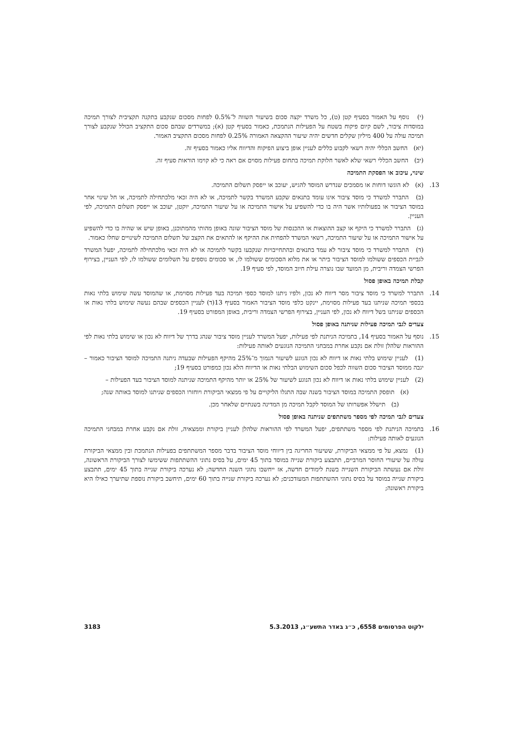(י) נוסף על האמור בסעיף קטן (ט), כל משרד יקצה סכום בשיעור השווה ל־0.5% לפחות מסכום שנקבע בתקנה תקציבית לצורך תמיכה במוסדות ציבור, לשם קיום פיקוח בשטח על הפעילות הנתמכת, כאמור בסעיף קטן (א); במשרדים שבהם סכום התקציב הכולל שנקבע לצורך תמיכה עולה על 400 מיליון שקלים חדשים יהיה שיעור ההקצאה האמורה 0.25% לפחות מסכום התקציב האמור.
(יא) החשב הכללי יהיה רשאי לקבוע כללים לעניין אופן ביצוע הפיקוח והדיווח אליו כאמור בסעיף זה.
(יב) החשב הכללי רשאי שלא לאשר חלוקת תמיכה בתחום פעילות מסוים אם ראה כי לא קוימו הוראות סעיף זה.
שינוי, עיכוב או הפסקת התמיכה
13. (א) לא הוגשו דוחות או מסמכים שנדרש המוסד להגיש, יעוכב או ייפסק תשלום התמיכה.
(ב) התברר למשרד כי מוסד ציבור אינו עומד בתנאים שקבע המשרד בקשר לתמיכה, או לא היה זכאי מלכתחילה לתמיכה, או חל שינוי אחר במוסד הציבור או בפעולותיו אשר היה בו כדי להשפיע על אישור התמיכה או על שיעור התמיכה, יוקטן, יעוכב או ייפסק תשלום התמיכה, לפי העניין.
(ג) התברר למשרד כי היקף או קצב ההוצאות או ההכנסות של מוסד הציבור שונה באופן מהותי מהמתוכנן, באופן שיש או שהיה בו כדי להשפיע על אישור התמיכה או על שיעור התמיכה, רשאי המשרד להפחית את ההיקף או להתאים את הקצב של תשלום התמיכה לשינויים שחלו כאמור.
(ד) התברר למשרד כי מוסד ציבור לא עמד בתנאים ובהתחייבויות שנקבעו בקשר לתמיכה או לא היה זכאי מלכתחילה לתמיכה, יפעל המשרד לגביית הכספים ששולמו למוסד הציבור ביתר או את מלוא הסכומים ששולמו לו, או סכומים נוספים על תשלומים ששולמו לו, לפי העניין, בצירוף הפרשי הצמדה וריבית, מן המועד שבו נוצרה עילת חיוב המוסד, לפי סעיף 19.
קבלת תמיכה באופן פסול
14. התברר למשרד כי מוסד ציבור מסר דיווח לא נכון, ולפיו ניתנו למוסד כספי תמיכה בעד פעילות מסוימת, או שהמוסד עשה שימוש בלתי נאות בכספי תמיכה שניתנו בעד פעילות מסוימת, יינקט כלפי מוסד הציבור האמור בסעיף 13(ד) לעניין הכספים שבהם נעשה שימוש בלתי נאות או הכספים שניתנו בשל דיווח לא נכון, לפי העניין, בצירוף הפרשי הצמדה וריבית, באופן המפורט בסעיף 19.
צעדים לגבי תמיכה פעילות שניתנה באופן פסול
15. נוסף על האמור בסעיף 14, בתמיכה הניתנת לפי פעילות, יפעל המשרד לעניין מוסד ציבור שנהג בדרך של דיווח לא נכון או שימוש בלתי נאות לפי ההוראות שלהלן זולת אם נקבע אחרת במבחני התמיכה הנוגעים לאותה פעילות:
(1) לעניין שימוש בלתי נאות או דיווח לא נכון הנוגע לשיעור הנמוך מ־25% מהיקף הפעילות שבעדה ניתנה התמיכה למוסד הציבור כאמור – יגבה ממוסד הציבור סכום השווה לכפל סכום השימוש הבלתי נאות או הדיווח הלא נכון כמפורט בסעיף 19;
(2) לעניין שימוש בלתי נאות או דיווח לא נכון הנוגע לשיעור של 25% או יותר מהיקף התמיכה שניתנה למוסד הציבור בעד הפעילות –
(א) תופסק התמיכה במוסד הציבור בשנה שבה התגלו הליקויים על פי ממצאי הביקורת ויוחזרו הכספים שניתנו למוסד באותה שנה;
(ב) תישלל אפשרותו של המוסד לקבל תמיכה מן המדינה בשנתיים שלאחר מכן.
צעדים לגבי תמיכה לפי מספר משתתפים שניתנה באופן פסול
16. בתמיכה הניתנת לפי מספר משתתפים, יפעל המשרד לפי ההוראות שלהלן לעניין ביקורת וממצאיה, זולת אם נקבע אחרת במבחני התמיכה הנוגעים לאותה פעילות:
(1) נמצא, על פי ממצאי הביקורת, ששיעור החריגה בין דיווחי מוסד הציבור בדבר מספר המשתתפים בפעילות הנתמכת ובין ממצאי הביקורת עולה על שיעורי החוסר המרביים, תתבצע ביקורת שנייה במוסד בתוך 45 ימים, על בסיס נתוני ההשתתפות ששימשו לצורך הביקורת הראשונה, זולת אם נעשתה הביקורת השנייה בשנת לימודים חדשה, אז ייחשבו נתוני השנה החדשה; לא נערכה ביקורת שנייה בתוך 45 ימים, תתבצע ביקורת שנייה במוסד על בסיס נתוני ההשתתפות המעודכנים; לא נערכה ביקורת שנייה בתוך 60 ימים, תיחשב ביקורת נוספת שתיערך כאילו היא ביקורת ראשונה;
ילקוט הפרסומים 6558, כ״ג באדר התשע״ג, 5.3.2013 3183